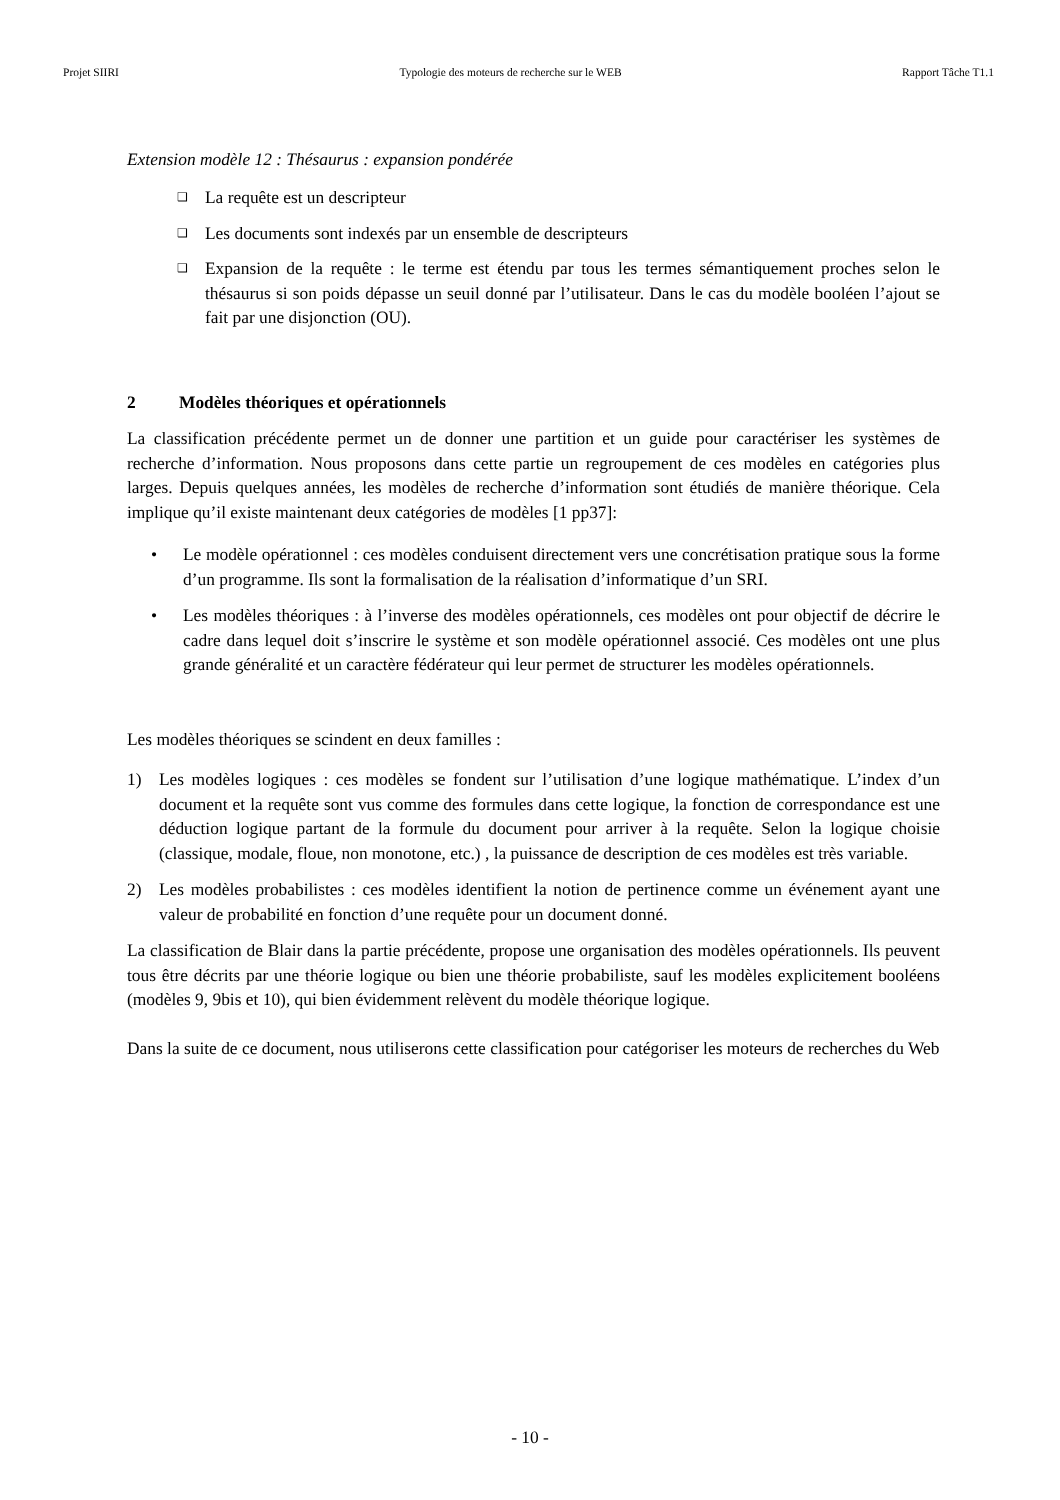Projet SIIRI Typologie des moteurs de recherche sur le WEB Rapport Tâche T1.1
Extension modèle 12 : Thésaurus : expansion pondérée
❑ La requête est un descripteur
❑ Les documents sont indexés par un ensemble de descripteurs
❑ Expansion de la requête : le terme est étendu par tous les termes sémantiquement proches selon le thésaurus si son poids dépasse un seuil donné par l’utilisateur. Dans le cas du modèle booléen l’ajout se fait par une disjonction (OU).
2 Modèles théoriques et opérationnels
La classification précédente permet un de donner une partition et un guide pour caractériser les systèmes de recherche d’information. Nous proposons dans cette partie un regroupement de ces modèles en catégories plus larges. Depuis quelques années, les modèles de recherche d’information sont étudiés de manière théorique. Cela implique qu’il existe maintenant deux catégories de modèles [1 pp37]:
• Le modèle opérationnel : ces modèles conduisent directement vers une concrétisation pratique sous la forme d’un programme. Ils sont la formalisation de la réalisation d’informatique d’un SRI.
• Les modèles théoriques : à l’inverse des modèles opérationnels, ces modèles ont pour objectif de décrire le cadre dans lequel doit s’inscrire le système et son modèle opérationnel associé. Ces modèles ont une plus grande généralité et un caractère fédérateur qui leur permet de structurer les modèles opérationnels.
Les modèles théoriques se scindent en deux familles :
1) Les modèles logiques : ces modèles se fondent sur l’utilisation d’une logique mathématique. L’index d’un document et la requête sont vus comme des formules dans cette logique, la fonction de correspondance est une déduction logique partant de la formule du document pour arriver à la requête. Selon la logique choisie (classique, modale, floue, non monotone, etc.) , la puissance de description de ces modèles est très variable.
2) Les modèles probabilistes : ces modèles identifient la notion de pertinence comme un événement ayant une valeur de probabilité en fonction d’une requête pour un document donné.
La classification de Blair dans la partie précédente, propose une organisation des modèles opérationnels. Ils peuvent tous être décrits par une théorie logique ou bien une théorie probabiliste, sauf les modèles explicitement booléens (modèles 9, 9bis et 10), qui bien évidemment relèvent du modèle théorique logique.
Dans la suite de ce document, nous utiliserons cette classification pour catégoriser les moteurs de recherches du Web
- 10 -